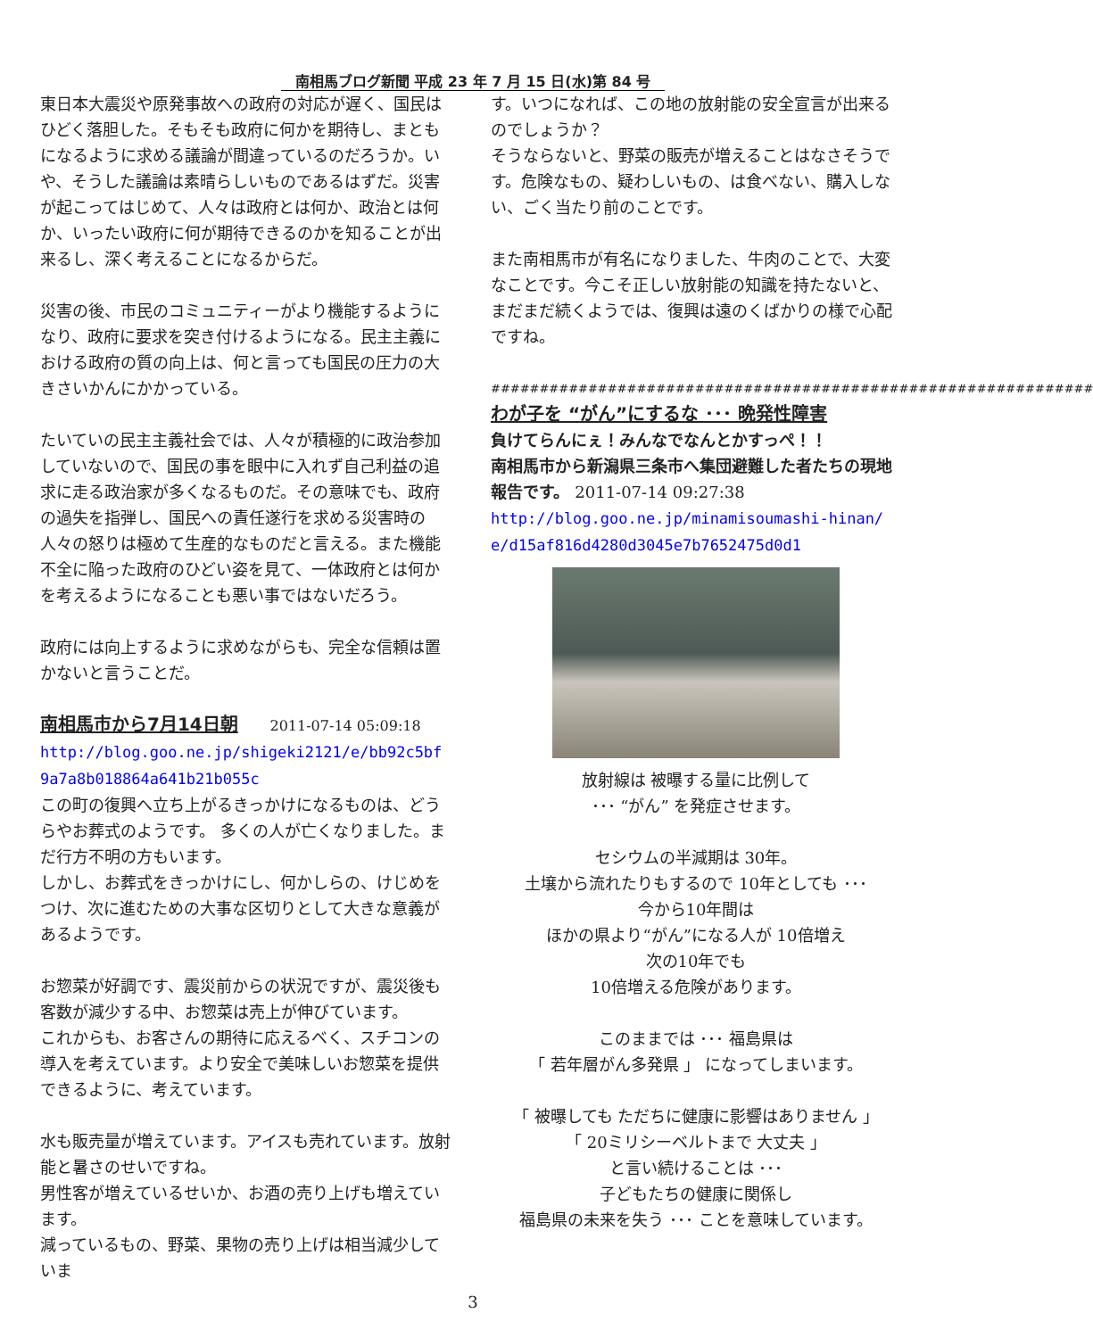南相馬ブログ新聞 平成 23 年 7 月 15 日(水)第 84 号
東日本大震災や原発事故への政府の対応が遅く、国民はひどく落胆した。そもそも政府に何かを期待し、まともになるように求める議論が間違っているのだろうか。いや、そうした議論は素晴らしいものであるはずだ。災害が起こってはじめて、人々は政府とは何か、政治とは何か、いったい政府に何が期待できるのかを知ることが出来るし、深く考えることになるからだ。
災害の後、市民のコミュニティーがより機能するようになり、政府に要求を突き付けるようになる。民主主義における政府の質の向上は、何と言っても国民の圧力の大きさいかんにかかっている。
たいていの民主主義社会では、人々が積極的に政治参加していないので、国民の事を眼中に入れず自己利益の追求に走る政治家が多くなるものだ。その意味でも、政府の過失を指弾し、国民への責任遂行を求める災害時の人々の怒りは極めて生産的なものだと言える。また機能不全に陥った政府のひどい姿を見て、一体政府とは何かを考えるようになることも悪い事ではないだろう。
政府には向上するように求めながらも、完全な信頼は置かないと言うことだ。
南相馬市から7月14日朝
2011-07-14 05:09:18
http://blog.goo.ne.jp/shigeki2121/e/bb92c5bf9a7a8b018864a641b21b055c
この町の復興へ立ち上がるきっかけになるものは、どうらやお葬式のようです。 多くの人が亡くなりました。まだ行方不明の方もいます。
しかし、お葬式をきっかけにし、何かしらの、けじめをつけ、次に進むための大事な区切りとして大きな意義があるようです。
お惣菜が好調です、震災前からの状況ですが、震災後も客数が減少する中、お惣菜は売上が伸びています。
これからも、お客さんの期待に応えるべく、スチコンの導入を考えています。より安全で美味しいお惣菜を提供できるように、考えています。
水も販売量が増えています。アイスも売れています。放射能と暑さのせいですね。
男性客が増えているせいか、お酒の売り上げも増えています。
減っているもの、野菜、果物の売り上げは相当減少していま
す。いつになれば、この地の放射能の安全宣言が出来るのでしょうか？
そうならないと、野菜の販売が増えることはなさそうです。危険なもの、疑わしいもの、は食べない、購入しない、ごく当たり前のことです。
また南相馬市が有名になりました、牛肉のことで、大変なことです。今こそ正しい放射能の知識を持たないと、まだまだ続くようでは、復興は遠のくばかりの様で心配ですね。
##############################################################
わが子を “がん”にするな ･･･ 晩発性障害
負けてらんにぇ！みんなでなんとかすっぺ！！
南相馬市から新潟県三条市へ集団避難した者たちの現地報告です。 2011-07-14 09:27:38
http://blog.goo.ne.jp/minamisoumashi-hinan/e/d15af816d4280d3045e7b7652475d0d1
放射線は 被曝する量に比例して
･･･ “がん” を発症させます。
セシウムの半減期は 30年。
土壌から流れたりもするので 10年としても ･･･
今から10年間は
ほかの県より“がん”になる人が 10倍増え
次の10年でも
10倍増える危険があります。
このままでは ･･･ 福島県は
「 若年層がん多発県 」 になってしまいます。
「 被曝しても ただちに健康に影響はありません 」
「 20ミリシーベルトまで 大丈夫 」
と言い続けることは ･･･
子どもたちの健康に関係し
福島県の未来を失う ･･･ ことを意味しています。
3